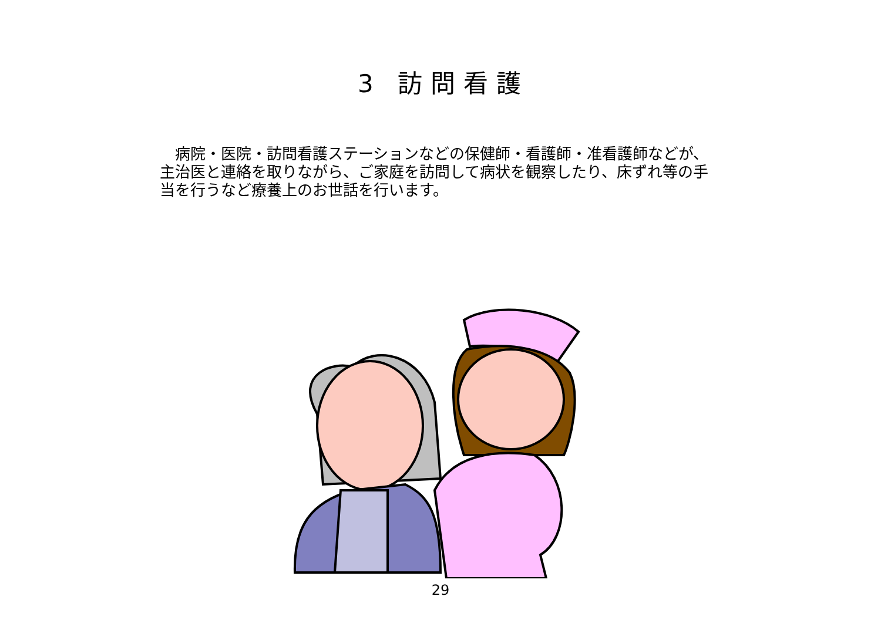3 訪問看護
　病院・医院・訪問看護ステーションなどの保健師・看護師・准看護師などが、主治医と連絡を取りながら、ご家庭を訪問して病状を観察したり、床ずれ等の手当を行うなど療養上のお世話を行います。
29